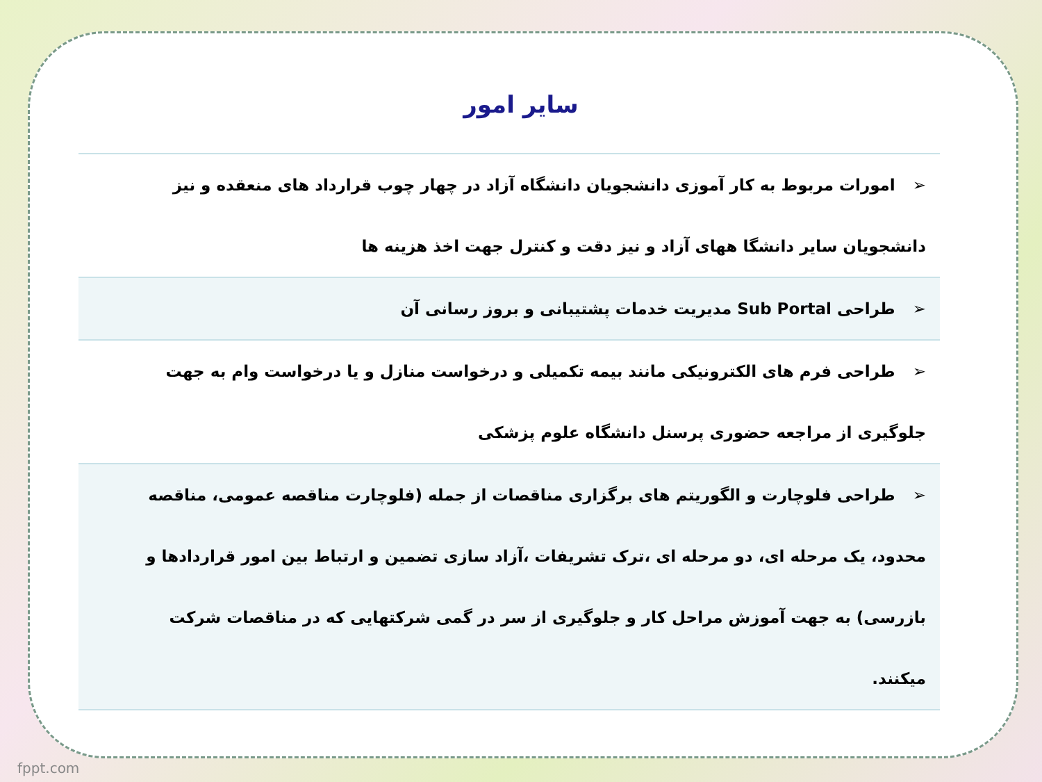سایر امور
| ➢ امورات مربوط به کار آموزی دانشجویان دانشگاه آزاد در چهار چوب قرارداد های منعقده و نیز دانشجویان سایر دانشگا ههای آزاد و نیز دقت و کنترل جهت اخذ هزینه ها |
| ➢ طراحی Sub Portal مدیریت خدمات پشتیبانی و بروز رسانی آن |
| ➢ طراحی فرم های الکترونیکی مانند بیمه تکمیلی و درخواست منازل و یا درخواست وام به جهت جلوگیری از مراجعه حضوری پرسنل دانشگاه علوم پزشکی |
| ➢ طراحی فلوچارت و الگوریتم های برگزاری مناقصات از جمله (فلوچارت مناقصه عمومی، مناقصه محدود، یک مرحله ای، دو مرحله ای ،ترک تشریفات ،آزاد سازی تضمین و ارتباط بین امور قراردادها و بازرسی) به جهت آموزش مراحل کار و جلوگیری از سر در گمی شرکتهایی که در مناقصات شرکت میکنند. |
fppt.com